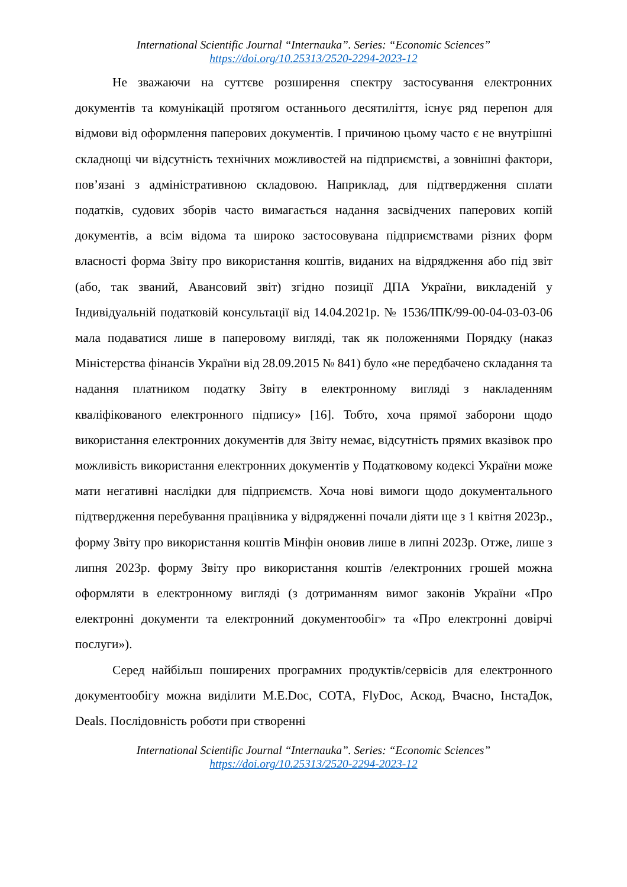International Scientific Journal “Internauka”. Series: “Economic Sciences”
https://doi.org/10.25313/2520-2294-2023-12
Не зважаючи на суттєве розширення спектру застосування електронних документів та комунікацій протягом останнього десятиліття, існує ряд перепон для відмови від оформлення паперових документів. І причиною цьому часто є не внутрішні складнощі чи відсутність технічних можливостей на підприємстві, а зовнішні фактори, пов’язані з адміністративною складовою. Наприклад, для підтвердження сплати податків, судових зборів часто вимагається надання засвідчених паперових копій документів, а всім відома та широко застосовувана підприємствами різних форм власності форма Звіту про використання коштів, виданих на відрядження або під звіт (або, так званий, Авансовий звіт) згідно позиції ДПА України, викладеній у Індивідуальній податковій консультації від 14.04.2021р. № 1536/ІПК/99-00-04-03-03-06 мала подаватися лише в паперовому вигляді, так як положеннями Порядку (наказ Міністерства фінансів України від 28.09.2015 № 841) було «не передбачено складання та надання платником податку Звіту в електронному вигляді з накладенням кваліфікованого електронного підпису» [16]. Тобто, хоча прямої заборони щодо використання електронних документів для Звіту немає, відсутність прямих вказівок про можливість використання електронних документів у Податковому кодексі України може мати негативні наслідки для підприємств. Хоча нові вимоги щодо документального підтвердження перебування працівника у відрядженні почали діяти ще з 1 квітня 2023р., форму Звіту про використання коштів Мінфін оновив лише в липні 2023р. Отже, лише з липня 2023р. форму Звіту про використання коштів /електронних грошей можна оформляти в електронному вигляді (з дотриманням вимог законів України «Про електронні документи та електронний документообіг» та «Про електронні довірчі послуги»).
Серед найбільш поширених програмних продуктів/сервісів для електронного документообігу можна виділити M.E.Doc, СОТА, FlyDoc, Аскод, Вчасно, ІнстаДок, Deals. Послідовність роботи при створенні
International Scientific Journal “Internauka”. Series: “Economic Sciences”
https://doi.org/10.25313/2520-2294-2023-12